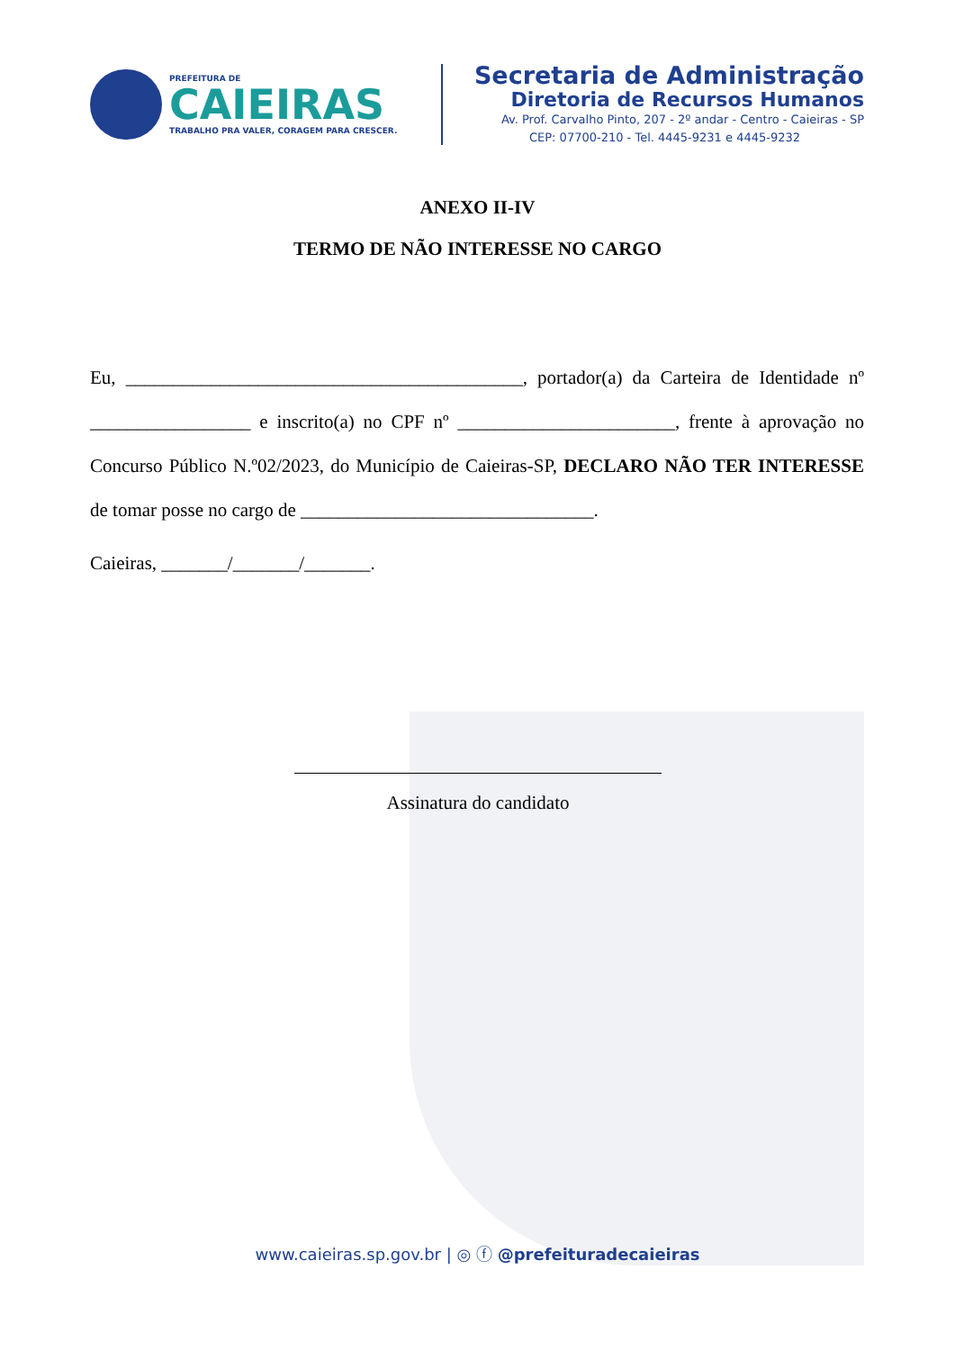PREFEITURA DE
CAIEIRAS
TRABALHO PRA VALER, CORAGEM PARA CRESCER.
Secretaria de Administração
Diretoria de Recursos Humanos
Av. Prof. Carvalho Pinto, 207 - 2º andar - Centro - Caieiras - SP
CEP: 07700-210 - Tel. 4445-9231 e 4445-9232
ANEXO II-IV
TERMO DE NÃO INTERESSE NO CARGO
Eu, __________________________________________, portador(a) da Carteira de Identidade nº _________________ e inscrito(a) no CPF nº _______________________, frente à aprovação no Concurso Público N.º02/2023, do Município de Caieiras-SP, DECLARO NÃO TER INTERESSE de tomar posse no cargo de _______________________________.
Caieiras, _______/_______/_______.
Assinatura do candidato
www.caieiras.sp.gov.br | ◎ ⓕ @prefeituradecaieiras